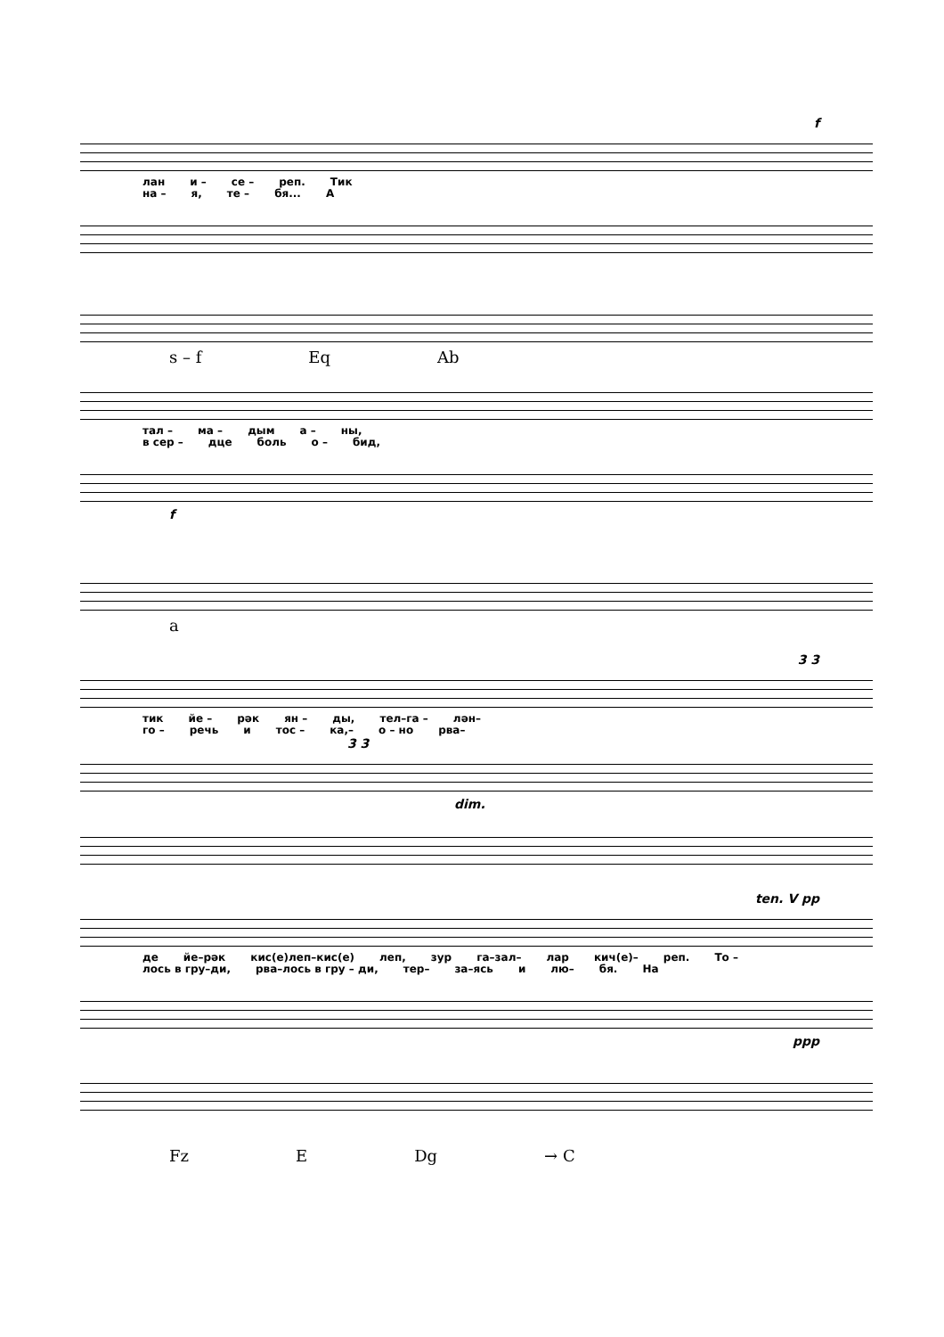f
лан и – се – реп. Тик
на – я, те – бя... А
s – f Eq Ab
тал – ма – дым а – ны,
в сер – дце боль о – бид,
f
a
3 3
тик йе – рәк ян – ды, тел–га – лән–
го – речь и тос – ка,– о – но рва–
3 3
dim.
ten. V pp
де йе–рәк кис(е)леп–кис(е) леп, зур га–зал– лар кич(е)– реп. То –
лось в гру–ди, рва–лось в гру – ди, тер– за–ясь и лю– бя. На
ppp
Fz E Dg → C